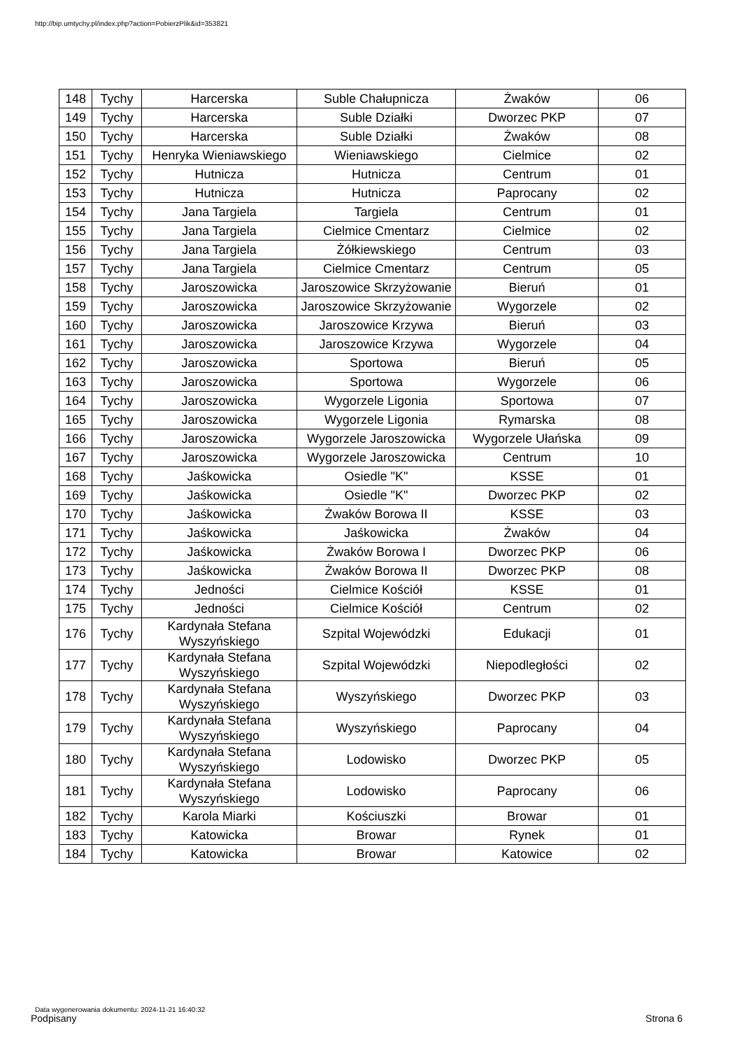http://bip.umtychy.pl/index.php?action=PobierzPlik&id=353821
| 148 | Tychy | Harcerska | Suble Chałupnicza | Żwaków | 06 |
| 149 | Tychy | Harcerska | Suble Działki | Dworzec PKP | 07 |
| 150 | Tychy | Harcerska | Suble Działki | Żwaków | 08 |
| 151 | Tychy | Henryka Wieniawskiego | Wieniawskiego | Cielmice | 02 |
| 152 | Tychy | Hutnicza | Hutnicza | Centrum | 01 |
| 153 | Tychy | Hutnicza | Hutnicza | Paprocany | 02 |
| 154 | Tychy | Jana Targiela | Targiela | Centrum | 01 |
| 155 | Tychy | Jana Targiela | Cielmice Cmentarz | Cielmice | 02 |
| 156 | Tychy | Jana Targiela | Żółkiewskiego | Centrum | 03 |
| 157 | Tychy | Jana Targiela | Cielmice Cmentarz | Centrum | 05 |
| 158 | Tychy | Jaroszowicka | Jaroszowice Skrzyżowanie | Bieruń | 01 |
| 159 | Tychy | Jaroszowicka | Jaroszowice Skrzyżowanie | Wygorzele | 02 |
| 160 | Tychy | Jaroszowicka | Jaroszowice Krzywa | Bieruń | 03 |
| 161 | Tychy | Jaroszowicka | Jaroszowice Krzywa | Wygorzele | 04 |
| 162 | Tychy | Jaroszowicka | Sportowa | Bieruń | 05 |
| 163 | Tychy | Jaroszowicka | Sportowa | Wygorzele | 06 |
| 164 | Tychy | Jaroszowicka | Wygorzele Ligonia | Sportowa | 07 |
| 165 | Tychy | Jaroszowicka | Wygorzele Ligonia | Rymarska | 08 |
| 166 | Tychy | Jaroszowicka | Wygorzele Jaroszowicka | Wygorzele Ułańska | 09 |
| 167 | Tychy | Jaroszowicka | Wygorzele Jaroszowicka | Centrum | 10 |
| 168 | Tychy | Jaśkowicka | Osiedle "K" | KSSE | 01 |
| 169 | Tychy | Jaśkowicka | Osiedle "K" | Dworzec PKP | 02 |
| 170 | Tychy | Jaśkowicka | Żwaków Borowa II | KSSE | 03 |
| 171 | Tychy | Jaśkowicka | Jaśkowicka | Żwaków | 04 |
| 172 | Tychy | Jaśkowicka | Żwaków Borowa I | Dworzec PKP | 06 |
| 173 | Tychy | Jaśkowicka | Żwaków Borowa II | Dworzec PKP | 08 |
| 174 | Tychy | Jedności | Cielmice Kościół | KSSE | 01 |
| 175 | Tychy | Jedności | Cielmice Kościół | Centrum | 02 |
| 176 | Tychy | Kardynała Stefana Wyszyńskiego | Szpital Wojewódzki | Edukacji | 01 |
| 177 | Tychy | Kardynała Stefana Wyszyńskiego | Szpital Wojewódzki | Niepodległości | 02 |
| 178 | Tychy | Kardynała Stefana Wyszyńskiego | Wyszyńskiego | Dworzec PKP | 03 |
| 179 | Tychy | Kardynała Stefana Wyszyńskiego | Wyszyńskiego | Paprocany | 04 |
| 180 | Tychy | Kardynała Stefana Wyszyńskiego | Lodowisko | Dworzec PKP | 05 |
| 181 | Tychy | Kardynała Stefana Wyszyńskiego | Lodowisko | Paprocany | 06 |
| 182 | Tychy | Karola Miarki | Kościuszki | Browar | 01 |
| 183 | Tychy | Katowicka | Browar | Rynek | 01 |
| 184 | Tychy | Katowicka | Browar | Katowice | 02 |
Data wygenerowania dokumentu: 2024-11-21 16:40:32
Podpisany Strona 6